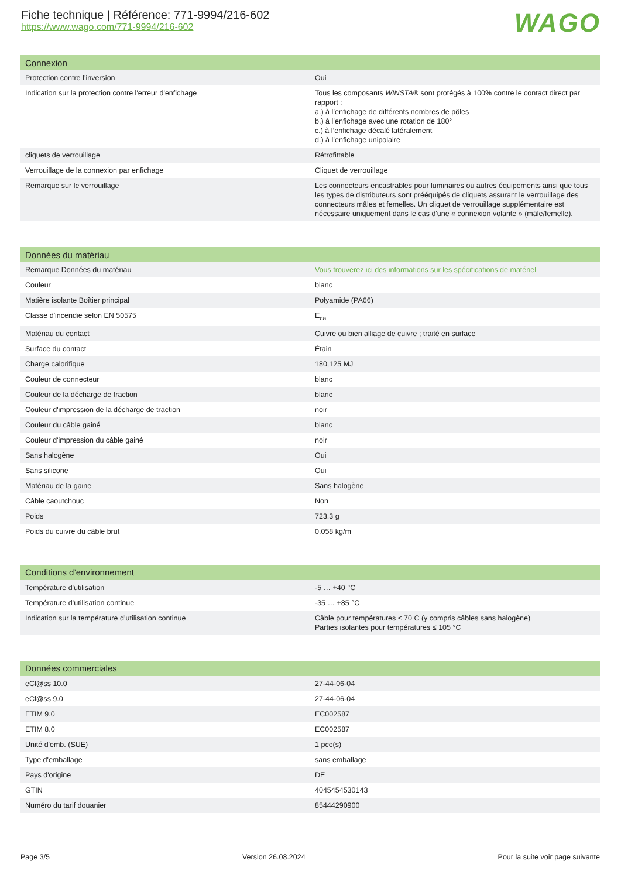Fiche technique | Référence: 771-9994/216-602
https://www.wago.com/771-9994/216-602
WAGO
| Connexion | |
| --- | --- |
| Protection contre l’inversion | Oui |
| Indication sur la protection contre l'erreur d'enfichage | Tous les composants WINSTA ® sont protégés à 100% contre le contact direct par rapport : a.) à l’enfichage de différents nombres de pôles b.) à l’enfichage avec une rotation de 180° c.) à l’enfichage décalé latéralement d.) à l’enfichage unipolaire |
| cliquets de verrouillage | Rétrofittable |
| Verrouillage de la connexion par enfichage | Cliquet de verrouillage |
| Remarque sur le verrouillage | Les connecteurs encastrables pour luminaires ou autres équipements ainsi que tous les types de distributeurs sont prééquipés de cliquets assurant le verrouillage des connecteurs mâles et femelles. Un cliquet de verrouillage supplémentaire est nécessaire uniquement dans le cas d'une « connexion volante » (mâle/femelle). |
| Données du matériau | |
| --- | --- |
| Remarque Données du matériau | Vous trouverez ici des informations sur les spécifications de matériel |
| Couleur | blanc |
| Matière isolante Boîtier principal | Polyamide (PA66) |
| Classe d'incendie selon EN 50575 | E<sub>ca</sub> |
| Matériau du contact | Cuivre ou bien alliage de cuivre ; traité en surface |
| Surface du contact | Étain |
| Charge calorifique | 180,125 MJ |
| Couleur de connecteur | blanc |
| Couleur de la décharge de traction | blanc |
| Couleur d'impression de la décharge de traction | noir |
| Couleur du câble gainé | blanc |
| Couleur d'impression du câble gainé | noir |
| Sans halogène | Oui |
| Sans silicone | Oui |
| Matériau de la gaine | Sans halogène |
| Câble caoutchouc | Non |
| Poids | 723,3 g |
| Poids du cuivre du câble brut | 0.058 kg/m |
| Conditions d’environnement | |
| --- | --- |
| Température d'utilisation | -5 … +40 °C |
| Température d’utilisation continue | -35 … +85 °C |
| Indication sur la température d’utilisation continue | Câble pour températures ≤ 70 C (y compris câbles sans halogène) Parties isolantes pour températures ≤ 105 °C |
| Données commerciales | |
| --- | --- |
| eCl@ss 10.0 | 27-44-06-04 |
| eCl@ss 9.0 | 27-44-06-04 |
| ETIM 9.0 | EC002587 |
| ETIM 8.0 | EC002587 |
| Unité d'emb. (SUE) | 1 pce(s) |
| Type d'emballage | sans emballage |
| Pays d'origine | DE |
| GTIN | 4045454530143 |
| Numéro du tarif douanier | 85444290900 |
Page 3/5 Version 26.08.2024 Pour la suite voir page suivante